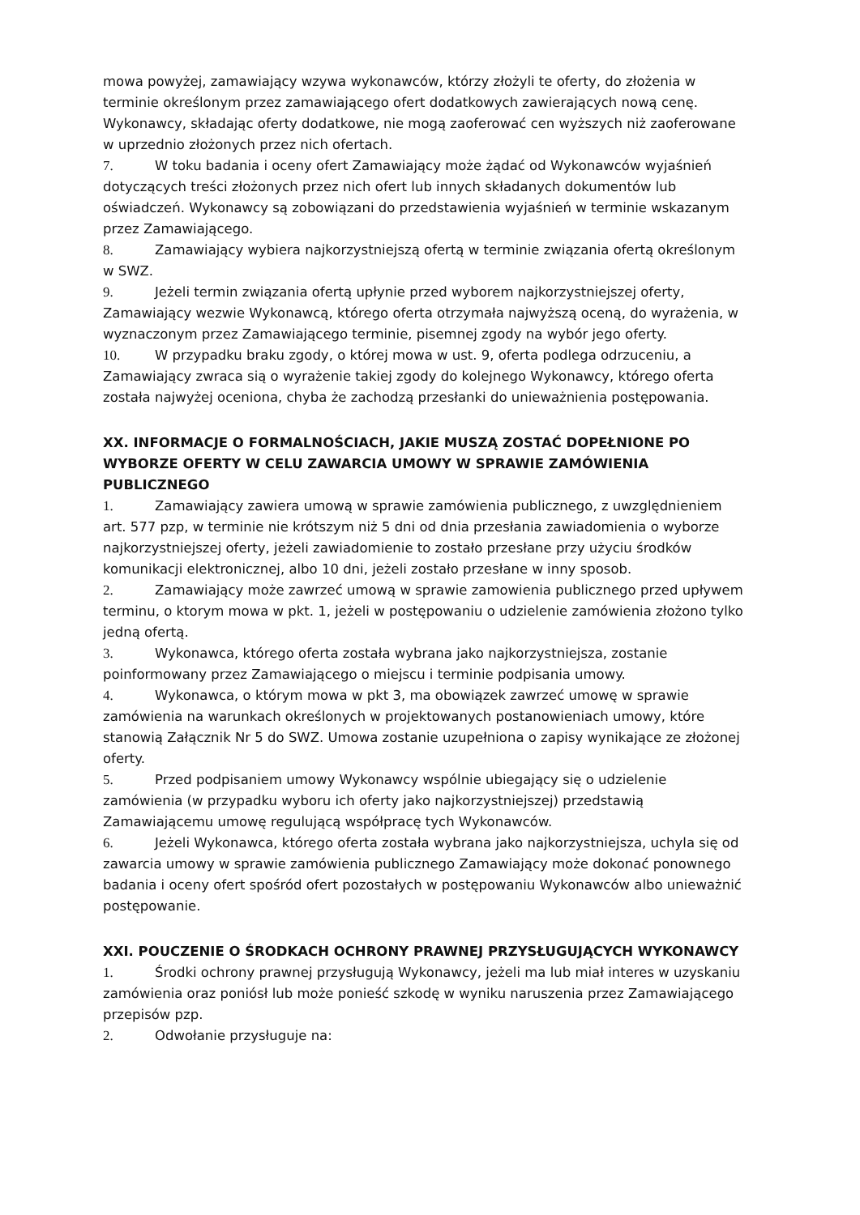mowa powyżej, zamawiający wzywa wykonawców, którzy złożyli te oferty, do złożenia w terminie określonym przez zamawiającego ofert dodatkowych zawierających nową cenę. Wykonawcy, składając oferty dodatkowe, nie mogą zaoferować cen wyższych niż zaoferowane w uprzednio złożonych przez nich ofertach.
7. W toku badania i oceny ofert Zamawiający może żądać od Wykonawców wyjaśnień dotyczących treści złożonych przez nich ofert lub innych składanych dokumentów lub oświadczeń. Wykonawcy są zobowiązani do przedstawienia wyjaśnień w terminie wskazanym przez Zamawiającego.
8. Zamawiający wybiera najkorzystniejszą ofertą w terminie związania ofertą określonym w SWZ.
9. Jeżeli termin związania ofertą upłynie przed wyborem najkorzystniejszej oferty, Zamawiający wezwie Wykonawcą, którego oferta otrzymała najwyższą oceną, do wyrażenia, w wyznaczonym przez Zamawiającego terminie, pisemnej zgody na wybór jego oferty.
10. W przypadku braku zgody, o której mowa w ust. 9, oferta podlega odrzuceniu, a Zamawiający zwraca sią o wyrażenie takiej zgody do kolejnego Wykonawcy, którego oferta została najwyżej oceniona, chyba że zachodzą przesłanki do unieważnienia postępowania.
XX. INFORMACJE O FORMALNOŚCIACH, JAKIE MUSZĄ ZOSTAĆ DOPEŁNIONE PO WYBORZE OFERTY W CELU ZAWARCIA UMOWY W SPRAWIE ZAMÓWIENIA PUBLICZNEGO
1. Zamawiający zawiera umową w sprawie zamówienia publicznego, z uwzględnieniem art. 577 pzp, w terminie nie krótszym niż 5 dni od dnia przesłania zawiadomienia o wyborze najkorzystniejszej oferty, jeżeli zawiadomienie to zostało przesłane przy użyciu środków komunikacji elektronicznej, albo 10 dni, jeżeli zostało przesłane w inny sposob.
2. Zamawiający może zawrzeć umową w sprawie zamowienia publicznego przed upływem terminu, o ktorym mowa w pkt. 1, jeżeli w postępowaniu o udzielenie zamówienia złożono tylko jedną ofertą.
3. Wykonawca, którego oferta została wybrana jako najkorzystniejsza, zostanie poinformowany przez Zamawiającego o miejscu i terminie podpisania umowy.
4. Wykonawca, o którym mowa w pkt 3, ma obowiązek zawrzeć umowę w sprawie zamówienia na warunkach określonych w projektowanych postanowieniach umowy, które stanowią Załącznik Nr 5 do SWZ. Umowa zostanie uzupełniona o zapisy wynikające ze złożonej oferty.
5. Przed podpisaniem umowy Wykonawcy wspólnie ubiegający się o udzielenie zamówienia (w przypadku wyboru ich oferty jako najkorzystniejszej) przedstawią Zamawiającemu umowę regulującą współpracę tych Wykonawców.
6. Jeżeli Wykonawca, którego oferta została wybrana jako najkorzystniejsza, uchyla się od zawarcia umowy w sprawie zamówienia publicznego Zamawiający może dokonać ponownego badania i oceny ofert spośród ofert pozostałych w postępowaniu Wykonawców albo unieważnić postępowanie.
XXI. POUCZENIE O ŚRODKACH OCHRONY PRAWNEJ PRZYSŁUGUJĄCYCH WYKONAWCY
1. Środki ochrony prawnej przysługują Wykonawcy, jeżeli ma lub miał interes w uzyskaniu zamówienia oraz poniósł lub może ponieść szkodę w wyniku naruszenia przez Zamawiającego przepisów pzp.
2. Odwołanie przysługuje na: